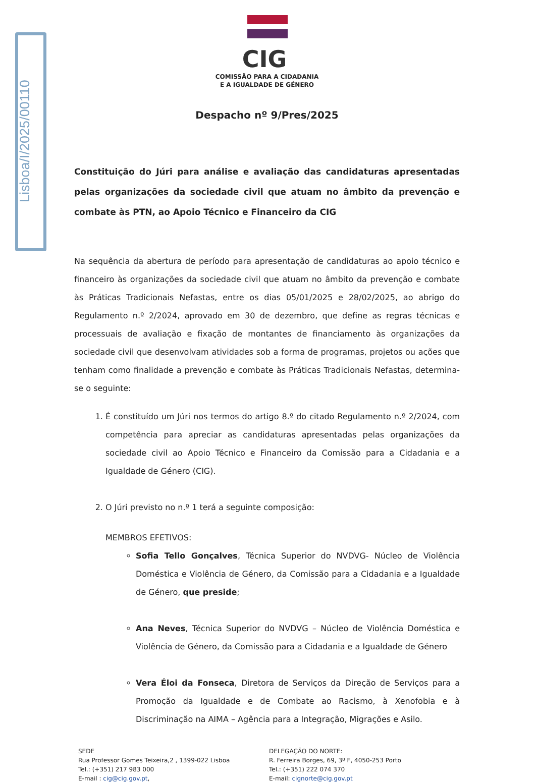Lisboa/I/2025/00110
CIG
COMISSÃO PARA A CIDADANIA
E A IGUALDADE DE GÉNERO
Despacho nº 9/Pres/2025
Constituição do Júri para análise e avaliação das candidaturas apresentadas pelas organizações da sociedade civil que atuam no âmbito da prevenção e combate às PTN, ao Apoio Técnico e Financeiro da CIG
Na sequência da abertura de período para apresentação de candidaturas ao apoio técnico e financeiro às organizações da sociedade civil que atuam no âmbito da prevenção e combate às Práticas Tradicionais Nefastas, entre os dias 05/01/2025 e 28/02/2025, ao abrigo do Regulamento n.º 2/2024, aprovado em 30 de dezembro, que define as regras técnicas e processuais de avaliação e fixação de montantes de financiamento às organizações da sociedade civil que desenvolvam atividades sob a forma de programas, projetos ou ações que tenham como finalidade a prevenção e combate às Práticas Tradicionais Nefastas, determina-se o seguinte:
1. É constituído um Júri nos termos do artigo 8.º do citado Regulamento n.º 2/2024, com competência para apreciar as candidaturas apresentadas pelas organizações da sociedade civil ao Apoio Técnico e Financeiro da Comissão para a Cidadania e a Igualdade de Género (CIG).
2. O Júri previsto no n.º 1 terá a seguinte composição:
MEMBROS EFETIVOS:
Sofia Tello Gonçalves, Técnica Superior do NVDVG- Núcleo de Violência Doméstica e Violência de Género, da Comissão para a Cidadania e a Igualdade de Género, que preside;
Ana Neves, Técnica Superior do NVDVG – Núcleo de Violência Doméstica e Violência de Género, da Comissão para a Cidadania e a Igualdade de Género
Vera Éloi da Fonseca, Diretora de Serviços da Direção de Serviços para a Promoção da Igualdade e de Combate ao Racismo, à Xenofobia e à Discriminação na AIMA – Agência para a Integração, Migrações e Asilo.
SEDE
Rua Professor Gomes Teixeira,2 , 1399-022 Lisboa
Tel.: (+351) 217 983 000
E-mail : cig@cig.gov.pt,
DELEGAÇÃO DO NORTE:
R. Ferreira Borges, 69, 3º F, 4050-253 Porto
Tel.: (+351) 222 074 370
E-mail: cignorte@cig.gov.pt